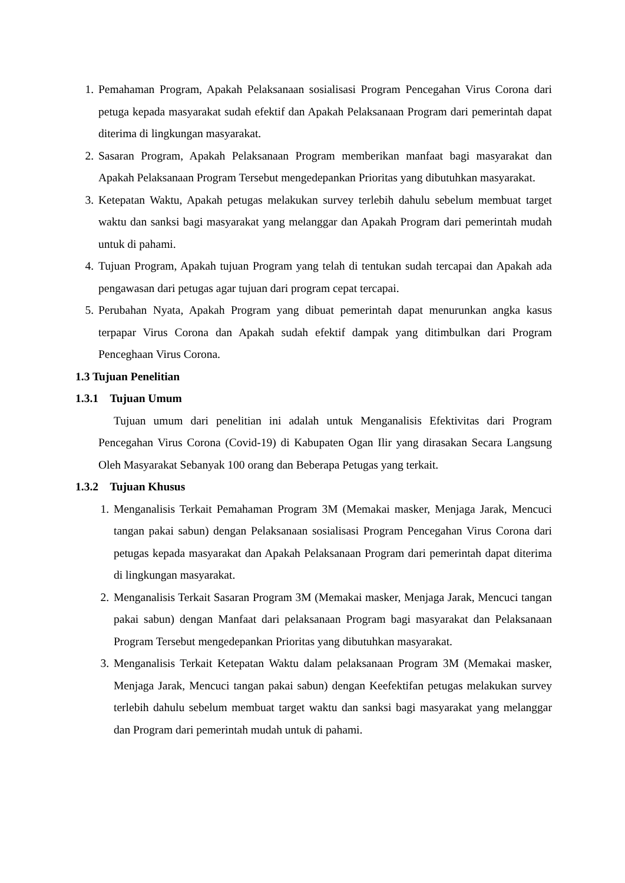1. Pemahaman Program, Apakah Pelaksanaan sosialisasi Program Pencegahan Virus Corona dari petuga kepada masyarakat sudah efektif dan Apakah Pelaksanaan Program dari pemerintah dapat diterima di lingkungan masyarakat.
2. Sasaran Program, Apakah Pelaksanaan Program memberikan manfaat bagi masyarakat dan Apakah Pelaksanaan Program Tersebut mengedepankan Prioritas yang dibutuhkan masyarakat.
3. Ketepatan Waktu, Apakah petugas melakukan survey terlebih dahulu sebelum membuat target waktu dan sanksi bagi masyarakat yang melanggar dan Apakah Program dari pemerintah mudah untuk di pahami.
4. Tujuan Program, Apakah tujuan Program yang telah di tentukan sudah tercapai dan Apakah ada pengawasan dari petugas agar tujuan dari program cepat tercapai.
5. Perubahan Nyata, Apakah Program yang dibuat pemerintah dapat menurunkan angka kasus terpapar Virus Corona dan Apakah sudah efektif dampak yang ditimbulkan dari Program Penceghaan Virus Corona.
1.3 Tujuan Penelitian
1.3.1 Tujuan Umum
Tujuan umum dari penelitian ini adalah untuk Menganalisis Efektivitas dari Program Pencegahan Virus Corona (Covid-19) di Kabupaten Ogan Ilir yang dirasakan Secara Langsung Oleh Masyarakat Sebanyak 100 orang dan Beberapa Petugas yang terkait.
1.3.2 Tujuan Khusus
1. Menganalisis Terkait Pemahaman Program 3M (Memakai masker, Menjaga Jarak, Mencuci tangan pakai sabun) dengan Pelaksanaan sosialisasi Program Pencegahan Virus Corona dari petugas kepada masyarakat dan Apakah Pelaksanaan Program dari pemerintah dapat diterima di lingkungan masyarakat.
2. Menganalisis Terkait Sasaran Program 3M (Memakai masker, Menjaga Jarak, Mencuci tangan pakai sabun) dengan Manfaat dari pelaksanaan Program bagi masyarakat dan Pelaksanaan Program Tersebut mengedepankan Prioritas yang dibutuhkan masyarakat.
3. Menganalisis Terkait Ketepatan Waktu dalam pelaksanaan Program 3M (Memakai masker, Menjaga Jarak, Mencuci tangan pakai sabun) dengan Keefektifan petugas melakukan survey terlebih dahulu sebelum membuat target waktu dan sanksi bagi masyarakat yang melanggar dan Program dari pemerintah mudah untuk di pahami.